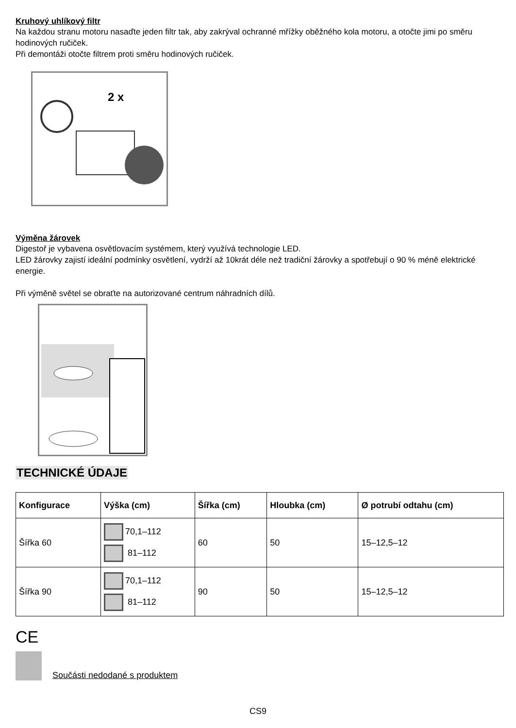Kruhový uhlíkový filtr
Na každou stranu motoru nasaďte jeden filtr tak, aby zakrýval ochranné mřížky oběžného kola motoru, a otočte jimi po směru hodinových ručiček.
Při demontáži otočte filtrem proti směru hodinových ručiček.
2 x
Výměna žárovek
Digestoř je vybavena osvětlovacím systémem, který využívá technologie LED.
LED žárovky zajistí ideální podmínky osvětlení, vydrží až 10krát déle než tradiční žárovky a spotřebují o 90 % méně elektrické energie.
Při výměně světel se obraťte na autorizované centrum náhradních dílů.
TECHNICKÉ ÚDAJE
| Konfigurace | Výška (cm) | Šířka (cm) | Hloubka (cm) | Ø potrubí odtahu (cm) |
| --- | --- | --- | --- | --- |
| Šířka 60 | 70,1–112 81–112 | 60 | 50 | 15–12,5–12 |
| Šířka 90 | 70,1–112 81–112 | 90 | 50 | 15–12,5–12 |
CE
Součásti nedodané s produktem
CS9